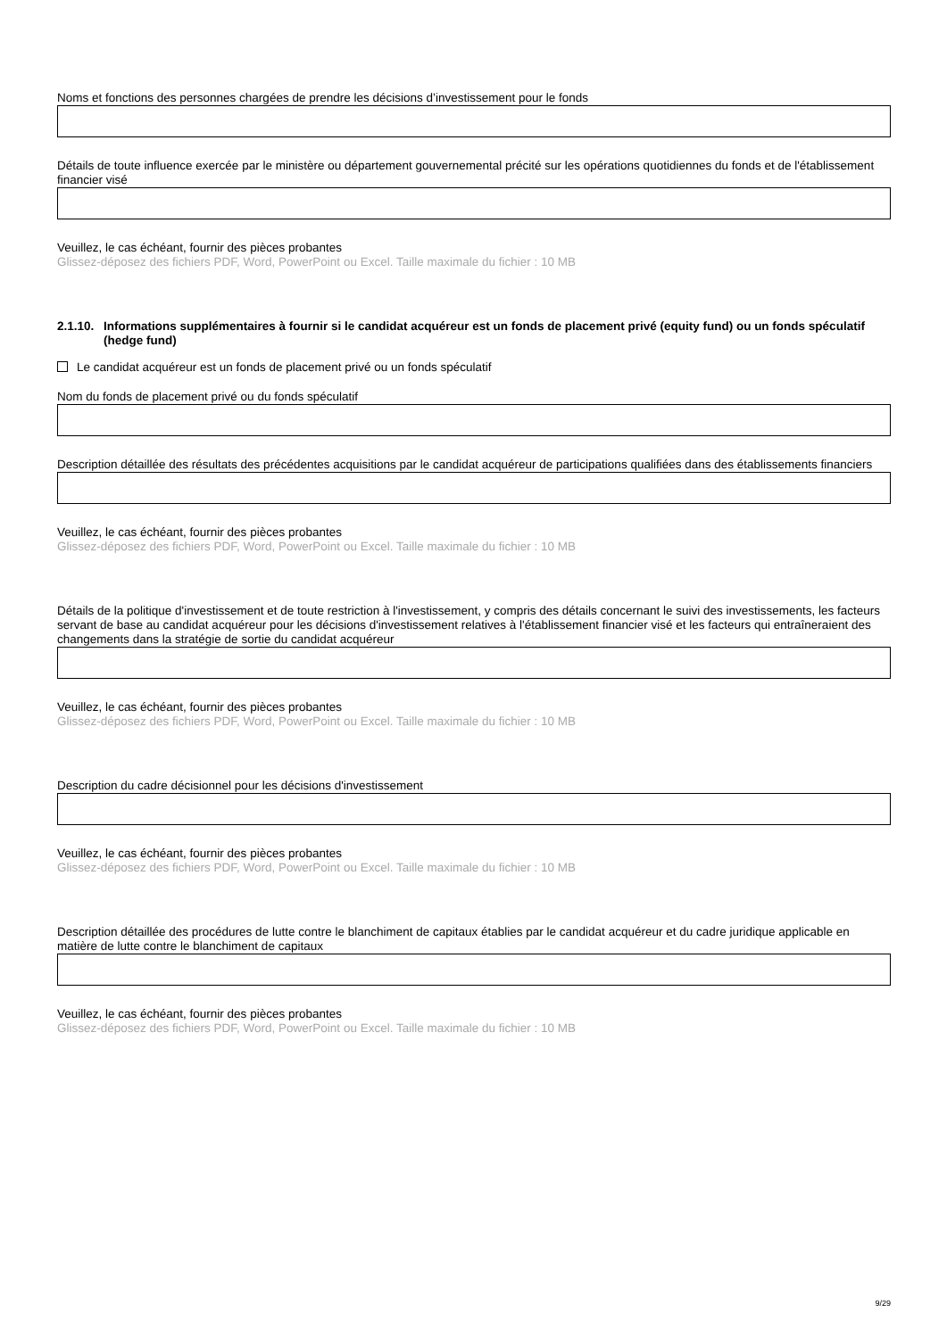Noms et fonctions des personnes chargées de prendre les décisions d’investissement pour le fonds
Détails de toute influence exercée par le ministère ou département gouvernemental précité sur les opérations quotidiennes du fonds et de l'établissement financier visé
Veuillez, le cas échéant, fournir des pièces probantes
Glissez-déposez des fichiers PDF, Word, PowerPoint ou Excel. Taille maximale du fichier : 10 MB
2.1.10. Informations supplémentaires à fournir si le candidat acquéreur est un fonds de placement privé (equity fund) ou un fonds spéculatif (hedge fund)
Le candidat acquéreur est un fonds de placement privé ou un fonds spéculatif
Nom du fonds de placement privé ou du fonds spéculatif
Description détaillée des résultats des précédentes acquisitions par le candidat acquéreur de participations qualifiées dans des établissements financiers
Veuillez, le cas échéant, fournir des pièces probantes
Glissez-déposez des fichiers PDF, Word, PowerPoint ou Excel. Taille maximale du fichier : 10 MB
Détails de la politique d'investissement et de toute restriction à l'investissement, y compris des détails concernant le suivi des investissements, les facteurs servant de base au candidat acquéreur pour les décisions d'investissement relatives à l'établissement financier visé et les facteurs qui entraîneraient des changements dans la stratégie de sortie du candidat acquéreur
Veuillez, le cas échéant, fournir des pièces probantes
Glissez-déposez des fichiers PDF, Word, PowerPoint ou Excel. Taille maximale du fichier : 10 MB
Description du cadre décisionnel pour les décisions d'investissement
Veuillez, le cas échéant, fournir des pièces probantes
Glissez-déposez des fichiers PDF, Word, PowerPoint ou Excel. Taille maximale du fichier : 10 MB
Description détaillée des procédures de lutte contre le blanchiment de capitaux établies par le candidat acquéreur et du cadre juridique applicable en matière de lutte contre le blanchiment de capitaux
Veuillez, le cas échéant, fournir des pièces probantes
Glissez-déposez des fichiers PDF, Word, PowerPoint ou Excel. Taille maximale du fichier : 10 MB
9/29